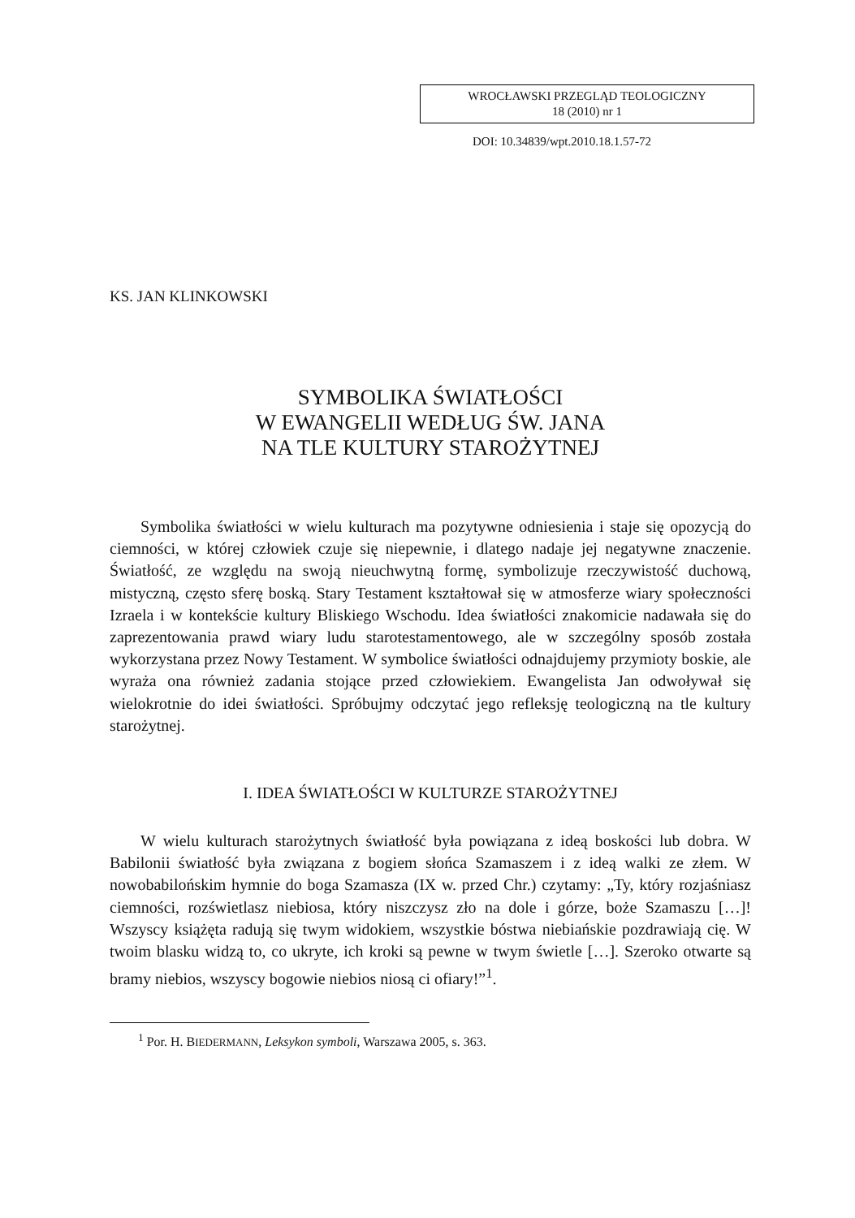WROCŁAWSKI PRZEGLĄD TEOLOGICZNY
18 (2010) nr 1
DOI: 10.34839/wpt.2010.18.1.57-72
KS. JAN KLINKOWSKI
SYMBOLIKA ŚWIATŁOŚCI
W EWANGELII WEDŁUG ŚW. JANA
NA TLE KULTURY STAROŻYTNEJ
Symbolika światłości w wielu kulturach ma pozytywne odniesienia i staje się opozycją do ciemności, w której człowiek czuje się niepewnie, i dlatego nadaje jej negatywne znaczenie. Światłość, ze względu na swoją nieuchwytną formę, symbolizuje rzeczywistość duchową, mistyczną, często sferę boską. Stary Testament kształtował się w atmosferze wiary społeczności Izraela i w kontekście kultury Bliskiego Wschodu. Idea światłości znakomicie nadawała się do zaprezentowania prawd wiary ludu starotestamentowego, ale w szczególny sposób została wykorzystana przez Nowy Testament. W symbolice światłości odnajdujemy przymioty boskie, ale wyraża ona również zadania stojące przed człowiekiem. Ewangelista Jan odwoływał się wielokrotnie do idei światłości. Spróbujmy odczytać jego refleksję teologiczną na tle kultury starożytnej.
I. IDEA ŚWIATŁOŚCI W KULTURZE STAROŻYTNEJ
W wielu kulturach starożytnych światłość była powiązana z ideą boskości lub dobra. W Babilonii światłość była związana z bogiem słońca Szamaszem i z ideą walki ze złem. W nowobabilońskim hymnie do boga Szamasza (IX w. przed Chr.) czytamy: „Ty, który rozjaśniasz ciemności, rozświetlasz niebiosa, który niszczysz zło na dole i górze, boże Szamaszu […]! Wszyscy książęta radują się twym widokiem, wszystkie bóstwa niebiańskie pozdrawiają cię. W twoim blasku widzą to, co ukryte, ich kroki są pewne w twym świetle […]. Szeroko otwarte są bramy niebios, wszyscy bogowie niebios niosą ci ofiary!”<sup>1</sup>.
<sup>1</sup> Por. H. BIEDERMANN, Leksykon symboli, Warszawa 2005, s. 363.